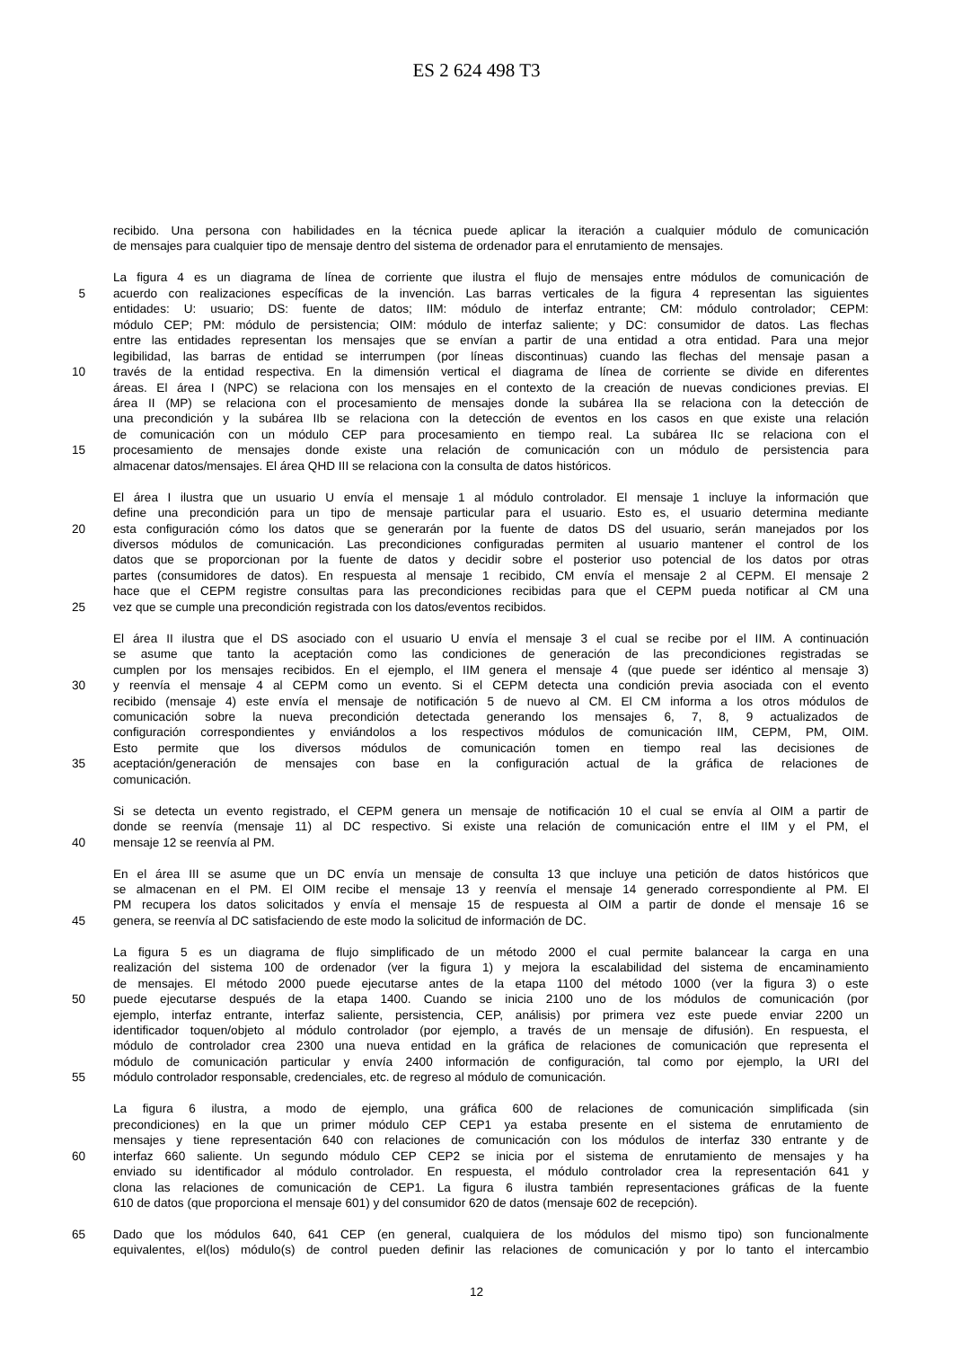ES 2 624 498 T3
recibido. Una persona con habilidades en la técnica puede aplicar la iteración a cualquier módulo de comunicación
de mensajes para cualquier tipo de mensaje dentro del sistema de ordenador para el enrutamiento de mensajes.
La figura 4 es un diagrama de línea de corriente que ilustra el flujo de mensajes entre módulos de comunicación de
5 acuerdo con realizaciones específicas de la invención. Las barras verticales de la figura 4 representan las siguientes
entidades: U: usuario; DS: fuente de datos; IIM: módulo de interfaz entrante; CM: módulo controlador; CEPM:
módulo CEP; PM: módulo de persistencia; OIM: módulo de interfaz saliente; y DC: consumidor de datos. Las flechas
entre las entidades representan los mensajes que se envían a partir de una entidad a otra entidad. Para una mejor
legibilidad, las barras de entidad se interrumpen (por líneas discontinuas) cuando las flechas del mensaje pasan a
10 través de la entidad respectiva. En la dimensión vertical el diagrama de línea de corriente se divide en diferentes
áreas. El área I (NPC) se relaciona con los mensajes en el contexto de la creación de nuevas condiciones previas. El
área II (MP) se relaciona con el procesamiento de mensajes donde la subárea IIa se relaciona con la detección de
una precondición y la subárea IIb se relaciona con la detección de eventos en los casos en que existe una relación
de comunicación con un módulo CEP para procesamiento en tiempo real. La subárea IIc se relaciona con el
15 procesamiento de mensajes donde existe una relación de comunicación con un módulo de persistencia para
almacenar datos/mensajes. El área QHD III se relaciona con la consulta de datos históricos.
El área I ilustra que un usuario U envía el mensaje 1 al módulo controlador. El mensaje 1 incluye la información que
define una precondición para un tipo de mensaje particular para el usuario. Esto es, el usuario determina mediante
20 esta configuración cómo los datos que se generarán por la fuente de datos DS del usuario, serán manejados por los
diversos módulos de comunicación. Las precondiciones configuradas permiten al usuario mantener el control de los
datos que se proporcionan por la fuente de datos y decidir sobre el posterior uso potencial de los datos por otras
partes (consumidores de datos). En respuesta al mensaje 1 recibido, CM envía el mensaje 2 al CEPM. El mensaje 2
hace que el CEPM registre consultas para las precondiciones recibidas para que el CEPM pueda notificar al CM una
25 vez que se cumple una precondición registrada con los datos/eventos recibidos.
El área II ilustra que el DS asociado con el usuario U envía el mensaje 3 el cual se recibe por el IIM. A continuación
se asume que tanto la aceptación como las condiciones de generación de las precondiciones registradas se
cumplen por los mensajes recibidos. En el ejemplo, el IIM genera el mensaje 4 (que puede ser idéntico al mensaje 3)
30 y reenvía el mensaje 4 al CEPM como un evento. Si el CEPM detecta una condición previa asociada con el evento
recibido (mensaje 4) este envía el mensaje de notificación 5 de nuevo al CM. El CM informa a los otros módulos de
comunicación sobre la nueva precondición detectada generando los mensajes 6, 7, 8, 9 actualizados de
configuración correspondientes y enviándolos a los respectivos módulos de comunicación IIM, CEPM, PM, OIM.
Esto permite que los diversos módulos de comunicación tomen en tiempo real las decisiones de
35 aceptación/generación de mensajes con base en la configuración actual de la gráfica de relaciones de
comunicación.
Si se detecta un evento registrado, el CEPM genera un mensaje de notificación 10 el cual se envía al OIM a partir de
donde se reenvía (mensaje 11) al DC respectivo. Si existe una relación de comunicación entre el IIM y el PM, el
40 mensaje 12 se reenvía al PM.
En el área III se asume que un DC envía un mensaje de consulta 13 que incluye una petición de datos históricos que
se almacenan en el PM. El OIM recibe el mensaje 13 y reenvía el mensaje 14 generado correspondiente al PM. El
PM recupera los datos solicitados y envía el mensaje 15 de respuesta al OIM a partir de donde el mensaje 16 se
45 genera, se reenvía al DC satisfaciendo de este modo la solicitud de información de DC.
La figura 5 es un diagrama de flujo simplificado de un método 2000 el cual permite balancear la carga en una
realización del sistema 100 de ordenador (ver la figura 1) y mejora la escalabilidad del sistema de encaminamiento
de mensajes. El método 2000 puede ejecutarse antes de la etapa 1100 del método 1000 (ver la figura 3) o este
50 puede ejecutarse después de la etapa 1400. Cuando se inicia 2100 uno de los módulos de comunicación (por
ejemplo, interfaz entrante, interfaz saliente, persistencia, CEP, análisis) por primera vez este puede enviar 2200 un
identificador toquen/objeto al módulo controlador (por ejemplo, a través de un mensaje de difusión). En respuesta, el
módulo de controlador crea 2300 una nueva entidad en la gráfica de relaciones de comunicación que representa el
módulo de comunicación particular y envía 2400 información de configuración, tal como por ejemplo, la URI del
55 módulo controlador responsable, credenciales, etc. de regreso al módulo de comunicación.
La figura 6 ilustra, a modo de ejemplo, una gráfica 600 de relaciones de comunicación simplificada (sin
precondiciones) en la que un primer módulo CEP CEP1 ya estaba presente en el sistema de enrutamiento de
mensajes y tiene representación 640 con relaciones de comunicación con los módulos de interfaz 330 entrante y de
60 interfaz 660 saliente. Un segundo módulo CEP CEP2 se inicia por el sistema de enrutamiento de mensajes y ha
enviado su identificador al módulo controlador. En respuesta, el módulo controlador crea la representación 641 y
clona las relaciones de comunicación de CEP1. La figura 6 ilustra también representaciones gráficas de la fuente
610 de datos (que proporciona el mensaje 601) y del consumidor 620 de datos (mensaje 602 de recepción).
65 Dado que los módulos 640, 641 CEP (en general, cualquiera de los módulos del mismo tipo) son funcionalmente
equivalentes, el(los) módulo(s) de control pueden definir las relaciones de comunicación y por lo tanto el intercambio
12